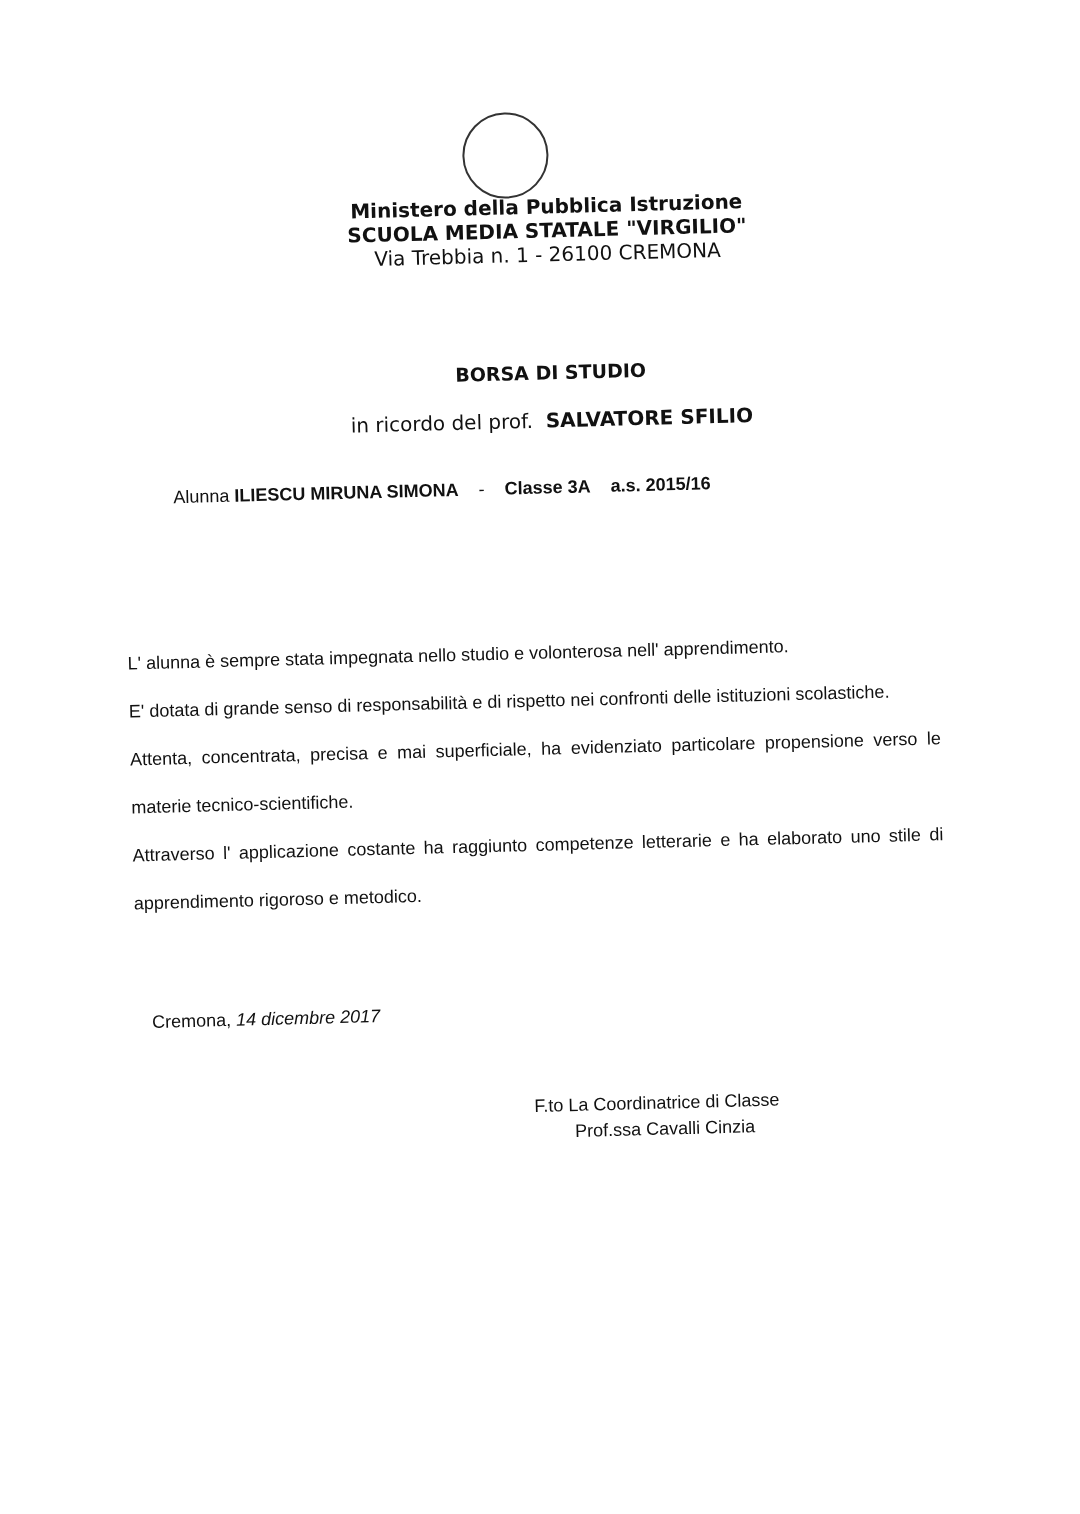Ministero della Pubblica Istruzione
SCUOLA MEDIA STATALE "VIRGILIO"
Via Trebbia n. 1 - 26100 CREMONA
BORSA DI STUDIO
in ricordo del prof. SALVATORE SFILIO
Alunna ILIESCU MIRUNA SIMONA - Classe 3A a.s. 2015/16
L' alunna è sempre stata impegnata nello studio e volonterosa nell' apprendimento.
E' dotata di grande senso di responsabilità e di rispetto nei confronti delle istituzioni scolastiche.
Attenta, concentrata, precisa e mai superficiale, ha evidenziato particolare propensione verso le materie tecnico-scientifiche.
Attraverso l' applicazione costante ha raggiunto competenze letterarie e ha elaborato uno stile di apprendimento rigoroso e metodico.
Cremona, 14 dicembre 2017
F.to La Coordinatrice di Classe
Prof.ssa Cavalli Cinzia